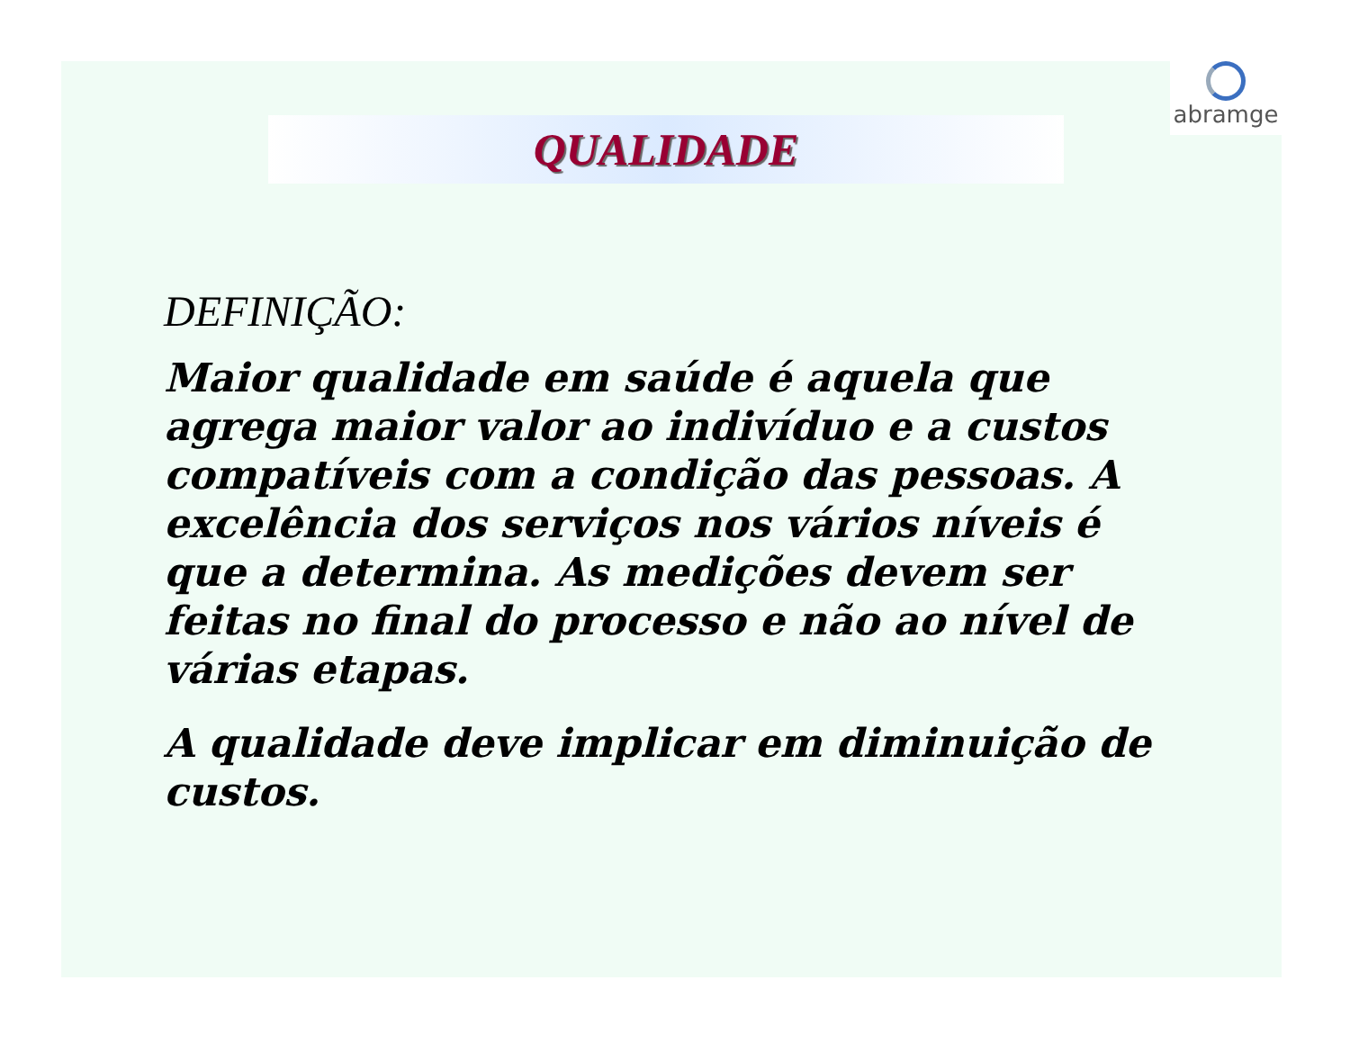abramge
QUALIDADE
DEFINIÇÃO:
Maior qualidade em saúde é aquela que agrega maior valor ao indivíduo e a custos compatíveis com a condição das pessoas. A excelência dos serviços nos vários níveis é que a determina. As medições devem ser feitas no final do processo e não ao nível de várias etapas.
A qualidade deve implicar em diminuição de custos.